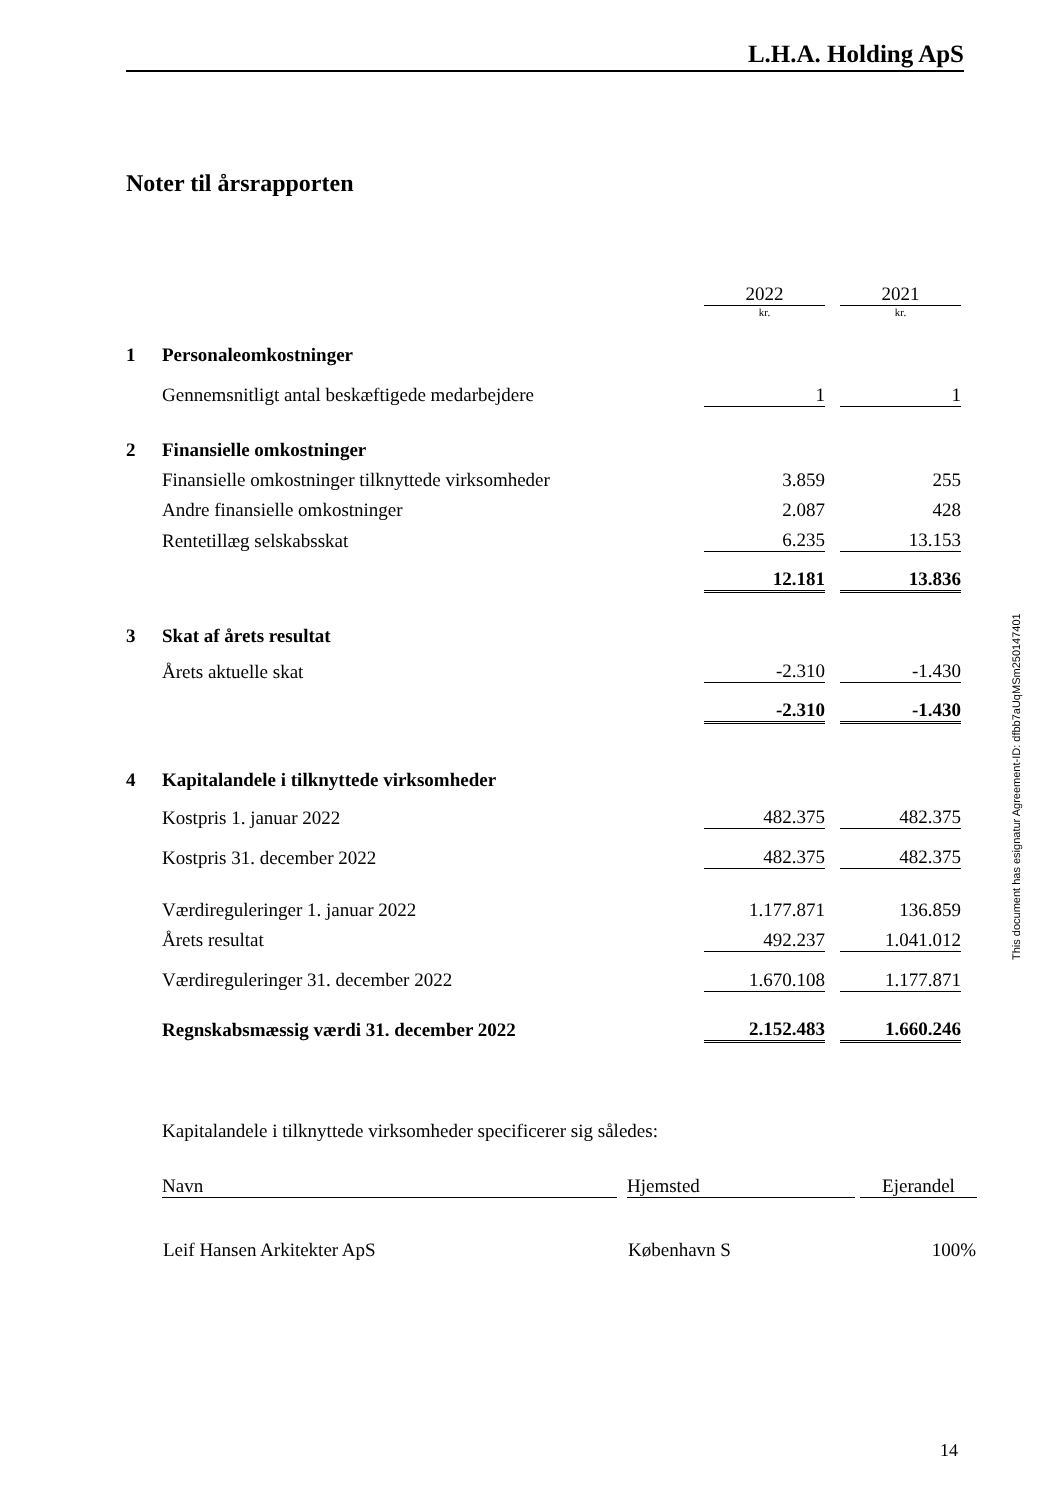L.H.A. Holding ApS
Noter til årsrapporten
| | | 2022 | | 2021 |
| | | kr. | | kr. |
| 1 | Personaleomkostninger | | | |
| | Gennemsnitligt antal beskæftigede medarbejdere | 1 | | 1 |
| 2 | Finansielle omkostninger | | | |
| | Finansielle omkostninger tilknyttede virksomheder | 3.859 | | 255 |
| | Andre finansielle omkostninger | 2.087 | | 428 |
| | Rentetillæg selskabsskat | 6.235 | | 13.153 |
| | | 12.181 | | 13.836 |
| 3 | Skat af årets resultat | | | |
| | Årets aktuelle skat | -2.310 | | -1.430 |
| | | -2.310 | | -1.430 |
| 4 | Kapitalandele i tilknyttede virksomheder | | | |
| | Kostpris 1. januar 2022 | 482.375 | | 482.375 |
| | Kostpris 31. december 2022 | 482.375 | | 482.375 |
| | Værdireguleringer 1. januar 2022 | 1.177.871 | | 136.859 |
| | Årets resultat | 492.237 | | 1.041.012 |
| | Værdireguleringer 31. december 2022 | 1.670.108 | | 1.177.871 |
| | Regnskabsmæssig værdi 31. december 2022 | 2.152.483 | | 1.660.246 |
Kapitalandele i tilknyttede virksomheder specificerer sig således:
| Navn | | Hjemsted | | Ejerandel |
| --- | --- | --- | --- | --- |
| Leif Hansen Arkitekter ApS | | København S | | 100% |
This document has esignatur Agreement-ID: dfbb7aUqMSm250147401
14